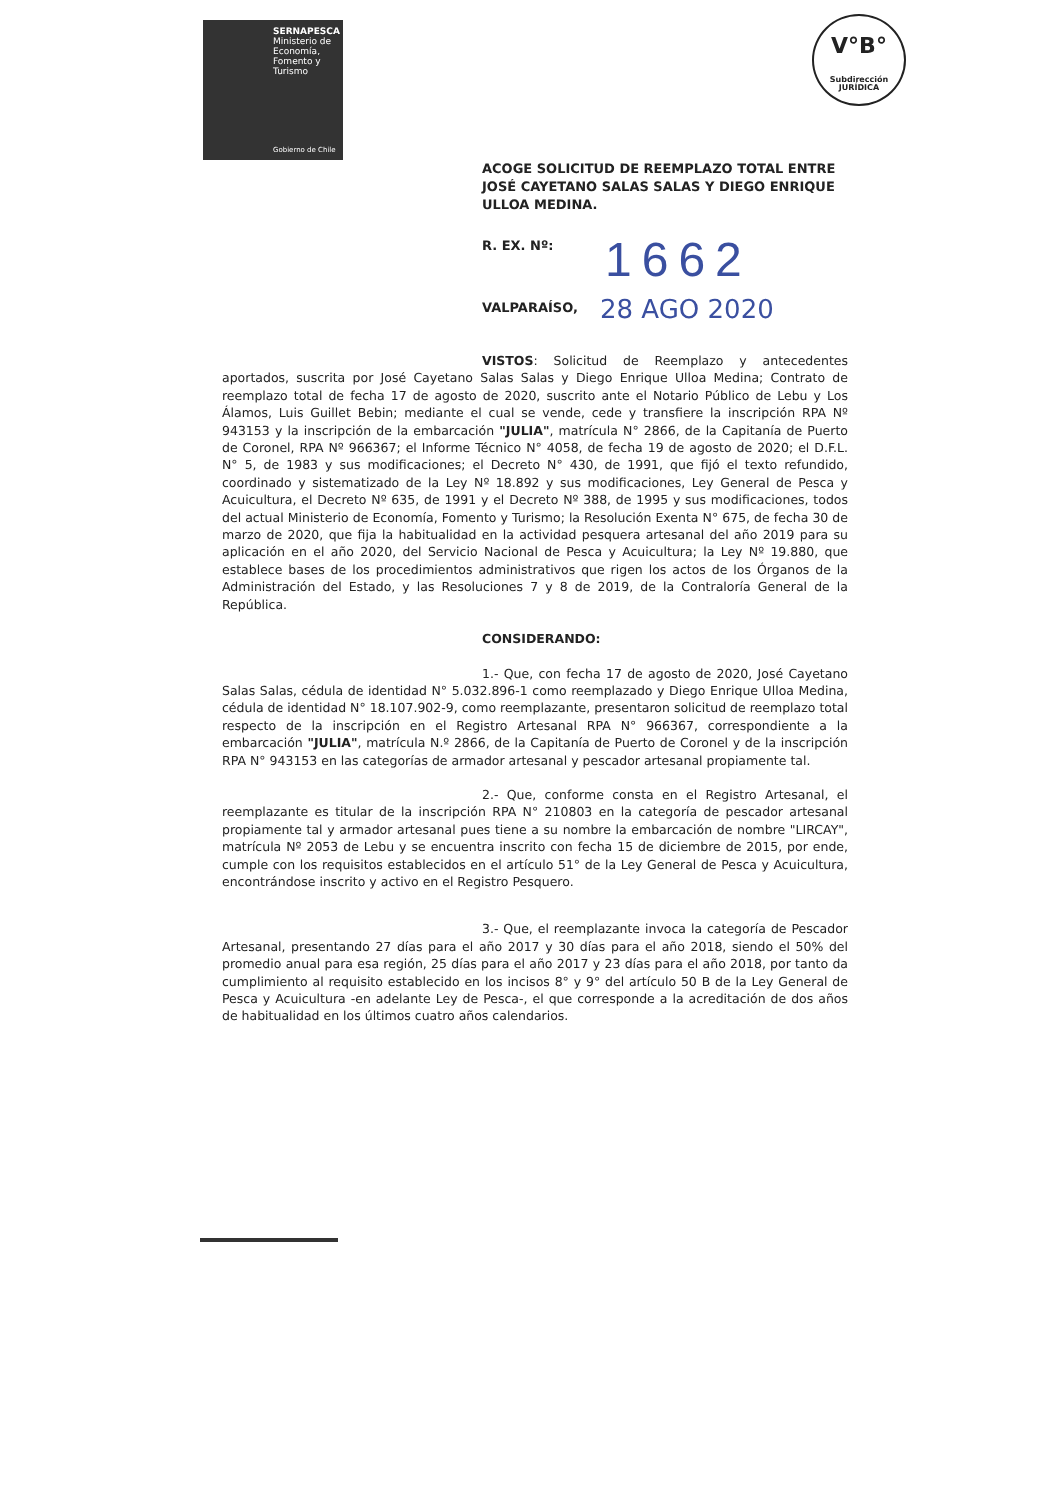SERNAPESCA
Ministerio de Economía, Fomento y Turismo
Gobierno de Chile
V°B°
Subdirección JURÍDICA
ACOGE SOLICITUD DE REEMPLAZO TOTAL ENTRE JOSÉ CAYETANO SALAS SALAS Y DIEGO ENRIQUE ULLOA MEDINA.
R. EX. Nº: 1662
VALPARAÍSO, 28 AGO 2020
VISTOS: Solicitud de Reemplazo y antecedentes aportados, suscrita por José Cayetano Salas Salas y Diego Enrique Ulloa Medina; Contrato de reemplazo total de fecha 17 de agosto de 2020, suscrito ante el Notario Público de Lebu y Los Álamos, Luis Guillet Bebin; mediante el cual se vende, cede y transfiere la inscripción RPA Nº 943153 y la inscripción de la embarcación "JULIA", matrícula N° 2866, de la Capitanía de Puerto de Coronel, RPA Nº 966367; el Informe Técnico N° 4058, de fecha 19 de agosto de 2020; el D.F.L. N° 5, de 1983 y sus modificaciones; el Decreto N° 430, de 1991, que fijó el texto refundido, coordinado y sistematizado de la Ley Nº 18.892 y sus modificaciones, Ley General de Pesca y Acuicultura, el Decreto Nº 635, de 1991 y el Decreto Nº 388, de 1995 y sus modificaciones, todos del actual Ministerio de Economía, Fomento y Turismo; la Resolución Exenta N° 675, de fecha 30 de marzo de 2020, que fija la habitualidad en la actividad pesquera artesanal del año 2019 para su aplicación en el año 2020, del Servicio Nacional de Pesca y Acuicultura; la Ley Nº 19.880, que establece bases de los procedimientos administrativos que rigen los actos de los Órganos de la Administración del Estado, y las Resoluciones 7 y 8 de 2019, de la Contraloría General de la República.
CONSIDERANDO:
1.- Que, con fecha 17 de agosto de 2020, José Cayetano Salas Salas, cédula de identidad N° 5.032.896-1 como reemplazado y Diego Enrique Ulloa Medina, cédula de identidad N° 18.107.902-9, como reemplazante, presentaron solicitud de reemplazo total respecto de la inscripción en el Registro Artesanal RPA N° 966367, correspondiente a la embarcación "JULIA", matrícula N.º 2866, de la Capitanía de Puerto de Coronel y de la inscripción RPA N° 943153 en las categorías de armador artesanal y pescador artesanal propiamente tal.
2.- Que, conforme consta en el Registro Artesanal, el reemplazante es titular de la inscripción RPA N° 210803 en la categoría de pescador artesanal propiamente tal y armador artesanal pues tiene a su nombre la embarcación de nombre "LIRCAY", matrícula Nº 2053 de Lebu y se encuentra inscrito con fecha 15 de diciembre de 2015, por ende, cumple con los requisitos establecidos en el artículo 51° de la Ley General de Pesca y Acuicultura, encontrándose inscrito y activo en el Registro Pesquero.
3.- Que, el reemplazante invoca la categoría de Pescador Artesanal, presentando 27 días para el año 2017 y 30 días para el año 2018, siendo el 50% del promedio anual para esa región, 25 días para el año 2017 y 23 días para el año 2018, por tanto da cumplimiento al requisito establecido en los incisos 8° y 9° del artículo 50 B de la Ley General de Pesca y Acuicultura -en adelante Ley de Pesca-, el que corresponde a la acreditación de dos años de habitualidad en los últimos cuatro años calendarios.